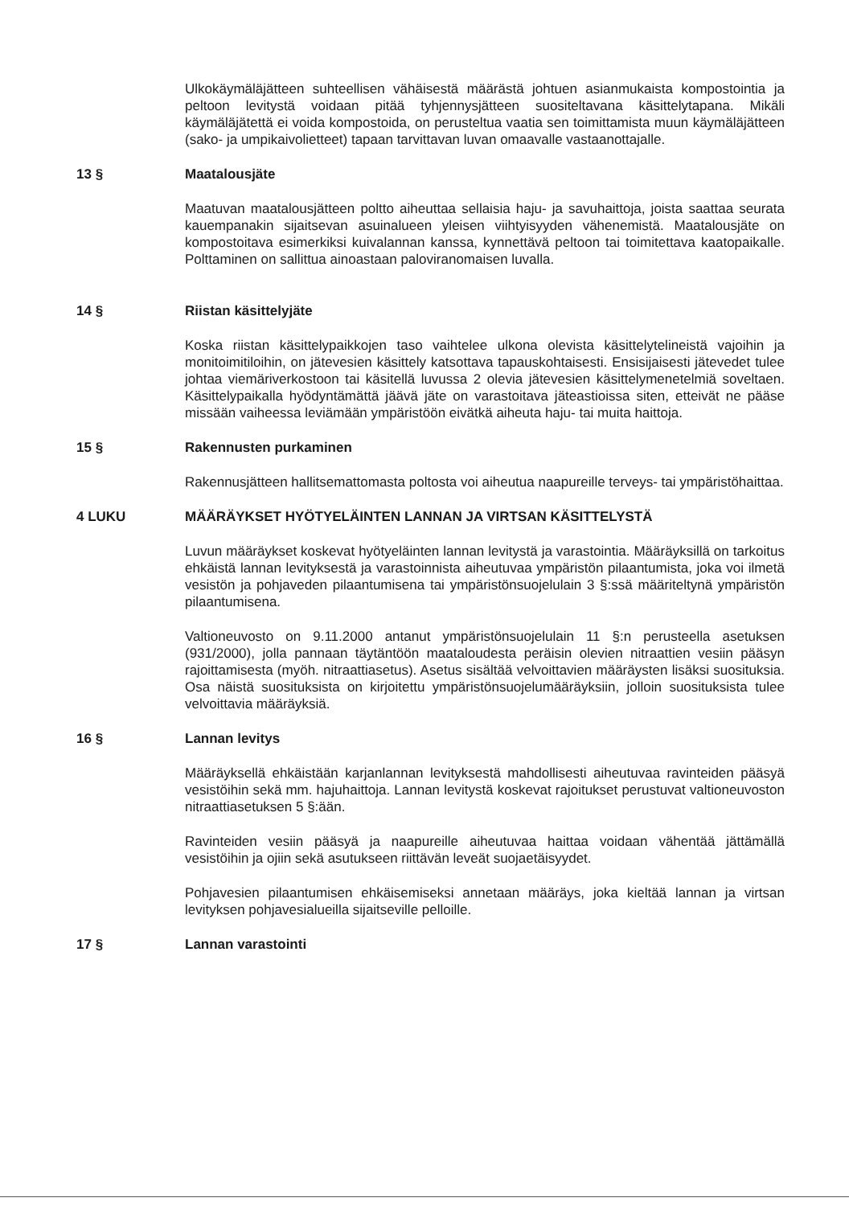Ulkokäymäläjätteen suhteellisen vähäisestä määrästä johtuen asianmukaista kompostointia ja peltoon levitystä voidaan pitää tyhjennysjätteen suositeltavana käsittelytapana. Mikäli käymäläjätettä ei voida kompostoida, on perusteltua vaatia sen toimittamista muun käymäläjätteen (sako- ja umpikaivolietteet) tapaan tarvittavan luvan omaavalle vastaanottajalle.
13 § Maatalousjäte
Maatuvan maatalousjätteen poltto aiheuttaa sellaisia haju- ja savuhaittoja, joista saattaa seurata kauempanakin sijaitsevan asuinalueen yleisen viihtyisyyden vähenemistä. Maatalousjäte on kompostoitava esimerkiksi kuivalannan kanssa, kynnettävä peltoon tai toimitettava kaatopaikalle. Polttaminen on sallittua ainoastaan paloviranomaisen luvalla.
14 § Riistan käsittelyjäte
Koska riistan käsittelypaikkojen taso vaihtelee ulkona olevista käsittelytelineistä vajoihin ja monitoimitiloihin, on jätevesien käsittely katsottava tapauskohtaisesti. Ensisijaisesti jätevedet tulee johtaa viemäriverkostoon tai käsitellä luvussa 2 olevia jätevesien käsittelymenetelmiä soveltaen. Käsittelypaikalla hyödyntämättä jäävä jäte on varastoitava jäteastioissa siten, etteivät ne pääse missään vaiheessa leviämään ympäristöön eivätkä aiheuta haju- tai muita haittoja.
15 § Rakennusten purkaminen
Rakennusjätteen hallitsemattomasta poltosta voi aiheutua naapureille terveys- tai ympäristöhaittaa.
4 LUKU MÄÄRÄYKSET HYÖTYELÄINTEN LANNAN JA VIRTSAN KÄSITTELYSTÄ
Luvun määräykset koskevat hyötyeläinten lannan levitystä ja varastointia. Määräyksillä on tarkoitus ehkäistä lannan levityksestä ja varastoinnista aiheutuvaa ympäristön pilaantumista, joka voi ilmetä vesistön ja pohjaveden pilaantumisena tai ympäristönsuojelulain 3 §:ssä määriteltynä ympäristön pilaantumisena.
Valtioneuvosto on 9.11.2000 antanut ympäristönsuojelulain 11 §:n perusteella asetuksen (931/2000), jolla pannaan täytäntöön maataloudesta peräisin olevien nitraattien vesiin pääsyn rajoittamisesta (myöh. nitraattiasetus). Asetus sisältää velvoittavien määräysten lisäksi suosituksia. Osa näistä suosituksista on kirjoitettu ympäristönsuojelumääräyksiin, jolloin suosituksista tulee velvoittavia määräyksiä.
16 § Lannan levitys
Määräyksellä ehkäistään karjanlannan levityksestä mahdollisesti aiheutuvaa ravinteiden pääsyä vesistöihin sekä mm. hajuhaittoja. Lannan levitystä koskevat rajoitukset perustuvat valtioneuvoston nitraattiasetuksen 5 §:ään.
Ravinteiden vesiin pääsyä ja naapureille aiheutuvaa haittaa voidaan vähentää jättämällä vesistöihin ja ojiin sekä asutukseen riittävän leveät suojaetäisyydet.
Pohjavesien pilaantumisen ehkäisemiseksi annetaan määräys, joka kieltää lannan ja virtsan levityksen pohjavesialueilla sijaitseville pelloille.
17 § Lannan varastointi